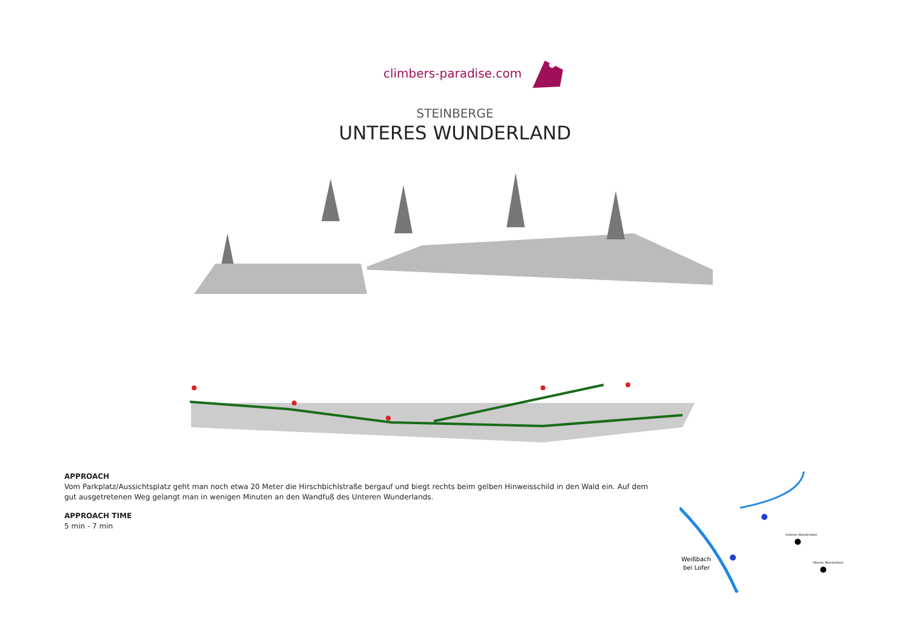climbers-paradise.com
STEINBERGE
UNTERES WUNDERLAND
APPROACH
Vom Parkplatz/Aussichtsplatz geht man noch etwa 20 Meter die Hirschbichlstraße bergauf und biegt rechts beim gelben Hinweisschild in den Wald ein. Auf dem gut ausgetretenen Weg gelangt man in wenigen Minuten an den Wandfuß des Unteren Wunderlands.
APPROACH TIME
5 min - 7 min
Weißbach
bei Lofer
Unteres Wunderland
Oberes Wunderland